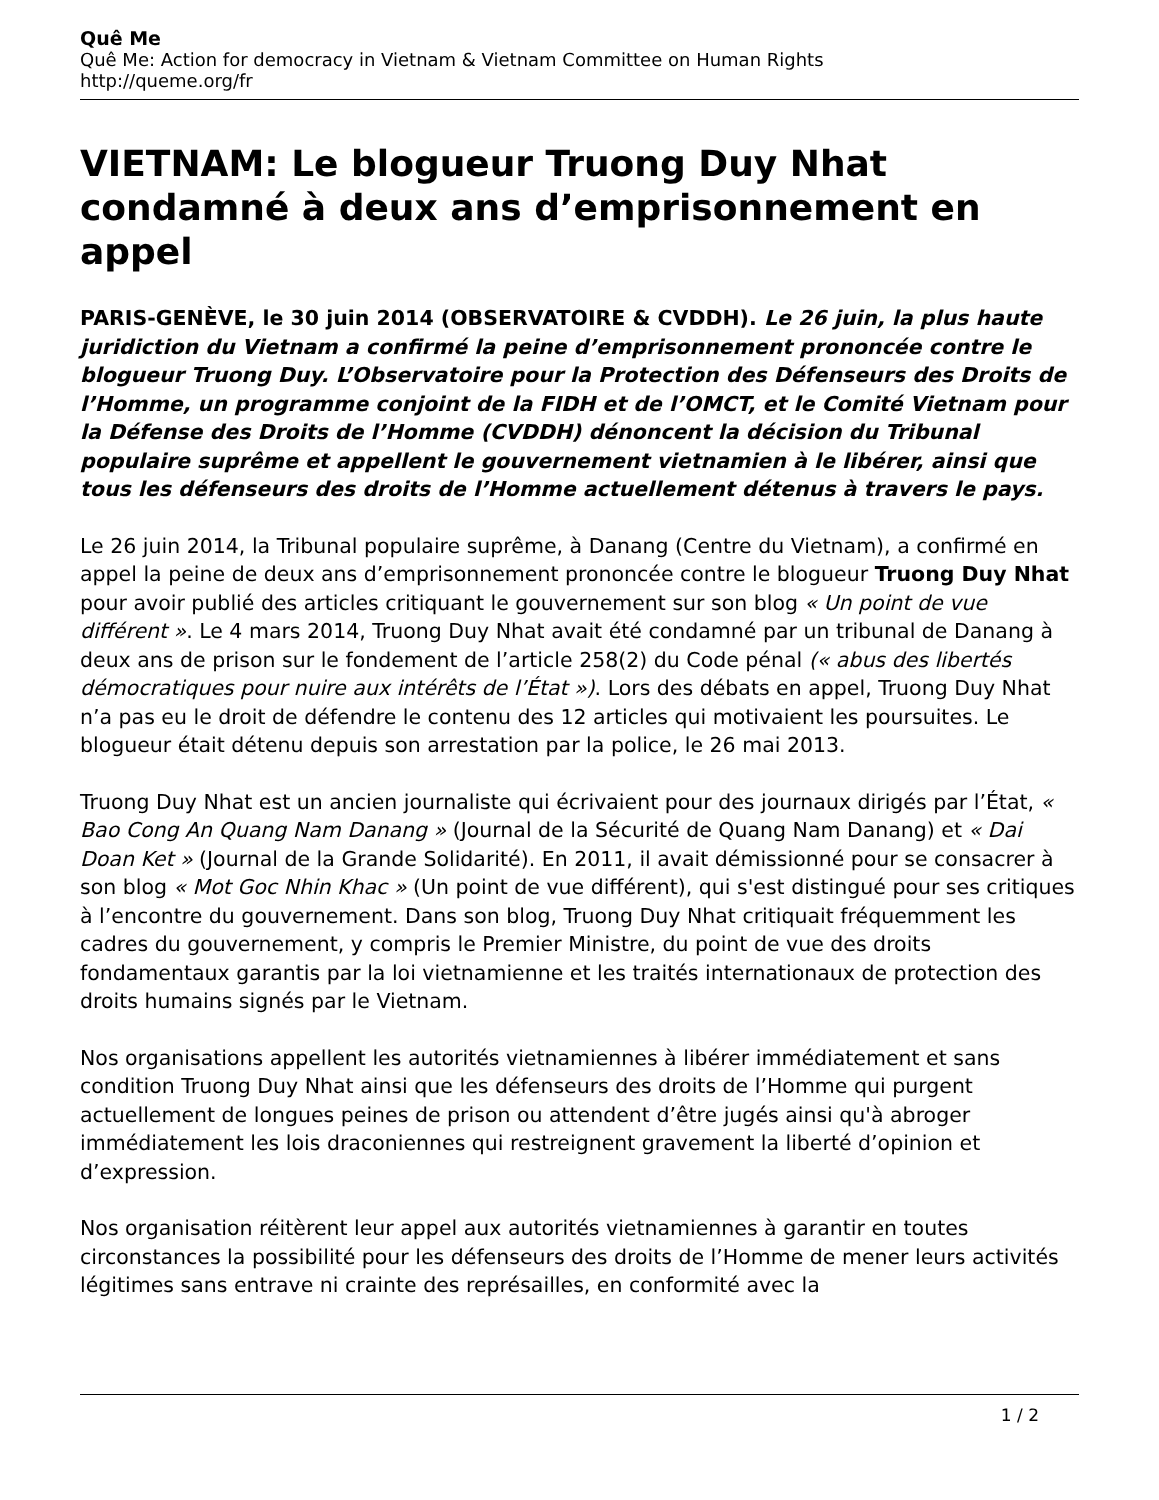Quê Me
Quê Me: Action for democracy in Vietnam & Vietnam Committee on Human Rights
http://queme.org/fr
VIETNAM: Le blogueur Truong Duy Nhat condamné à deux ans d’emprisonnement en appel
PARIS-GENÈVE, le 30 juin 2014 (OBSERVATOIRE & CVDDH). Le 26 juin, la plus haute juridiction du Vietnam a confirmé la peine d’emprisonnement prononcée contre le blogueur Truong Duy. L’Observatoire pour la Protection des Défenseurs des Droits de l’Homme, un programme conjoint de la FIDH et de l’OMCT, et le Comité Vietnam pour la Défense des Droits de l’Homme (CVDDH) dénoncent la décision du Tribunal populaire suprême et appellent le gouvernement vietnamien à le libérer, ainsi que tous les défenseurs des droits de l’Homme actuellement détenus à travers le pays.
Le 26 juin 2014, la Tribunal populaire suprême, à Danang (Centre du Vietnam), a confirmé en appel la peine de deux ans d’emprisonnement prononcée contre le blogueur Truong Duy Nhat pour avoir publié des articles critiquant le gouvernement sur son blog « Un point de vue différent ». Le 4 mars 2014, Truong Duy Nhat avait été condamné par un tribunal de Danang à deux ans de prison sur le fondement de l’article 258(2) du Code pénal (« abus des libertés démocratiques pour nuire aux intérêts de l’État »). Lors des débats en appel, Truong Duy Nhat n’a pas eu le droit de défendre le contenu des 12 articles qui motivaient les poursuites. Le blogueur était détenu depuis son arrestation par la police, le 26 mai 2013.
Truong Duy Nhat est un ancien journaliste qui écrivaient pour des journaux dirigés par l’État, « Bao Cong An Quang Nam Danang » (Journal de la Sécurité de Quang Nam Danang) et « Dai Doan Ket » (Journal de la Grande Solidarité). En 2011, il avait démissionné pour se consacrer à son blog « Mot Goc Nhin Khac » (Un point de vue différent), qui s'est distingué pour ses critiques à l’encontre du gouvernement. Dans son blog, Truong Duy Nhat critiquait fréquemment les cadres du gouvernement, y compris le Premier Ministre, du point de vue des droits fondamentaux garantis par la loi vietnamienne et les traités internationaux de protection des droits humains signés par le Vietnam.
Nos organisations appellent les autorités vietnamiennes à libérer immédiatement et sans condition Truong Duy Nhat ainsi que les défenseurs des droits de l’Homme qui purgent actuellement de longues peines de prison ou attendent d’être jugés ainsi qu'à abroger immédiatement les lois draconiennes qui restreignent gravement la liberté d’opinion et d’expression.
Nos organisation réitèrent leur appel aux autorités vietnamiennes à garantir en toutes circonstances la possibilité pour les défenseurs des droits de l’Homme de mener leurs activités légitimes sans entrave ni crainte des représailles, en conformité avec la
1 / 2